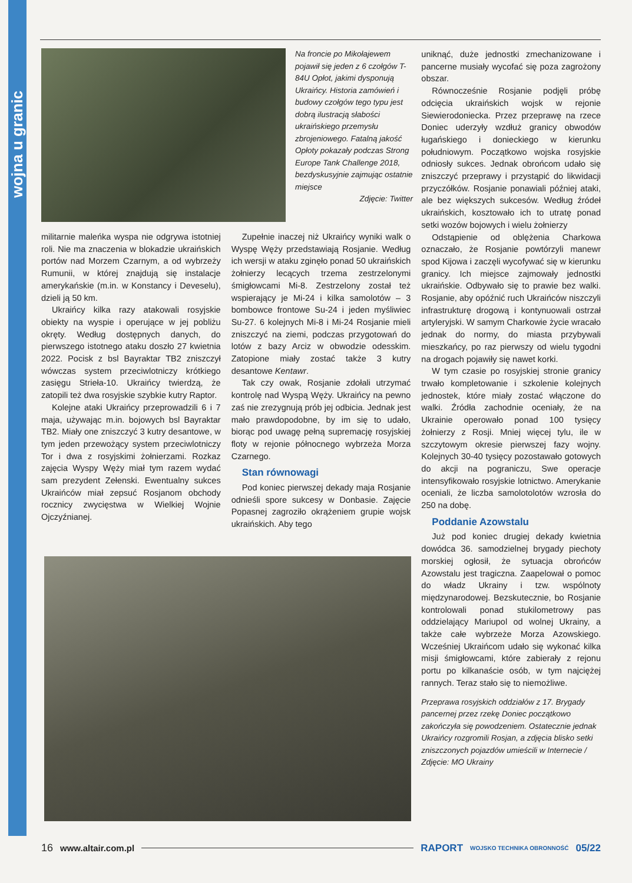wojna u granic
Na froncie po Mikołajewem pojawił się jeden z 6 czołgów T-84U Opłot, jakimi dysponują Ukraińcy. Historia zamówień i budowy czołgów tego typu jest dobrą ilustracją słabości ukraińskiego przemysłu zbrojeniowego. Fatalną jakość Opłoty pokazały podczas Strong Europe Tank Challenge 2018, bezdyskusyjnie zajmując ostatnie miejsce
Zdjęcie: Twitter
militarnie maleńka wyspa nie odgrywa istotniej roli. Nie ma znaczenia w blokadzie ukraińskich portów nad Morzem Czarnym, a od wybrzeży Rumunii, w której znajdują się instalacje amerykańskie (m.in. w Konstancy i Deveselu), dzieli ją 50 km.
Ukraińcy kilka razy atakowali rosyjskie obiekty na wyspie i operujące w jej pobliżu okręty. Według dostępnych danych, do pierwszego istotnego ataku doszło 27 kwietnia 2022. Pocisk z bsl Bayraktar TB2 zniszczył wówczas system przeciwlotniczy krótkiego zasięgu Strieła-10. Ukraińcy twierdzą, że zatopili też dwa rosyjskie szybkie kutry Raptor.
Kolejne ataki Ukraińcy przeprowadzili 6 i 7 maja, używając m.in. bojowych bsl Bayraktar TB2. Miały one zniszczyć 3 kutry desantowe, w tym jeden przewożący system przeciwlotniczy Tor i dwa z rosyjskimi żołnierzami. Rozkaz zajęcia Wyspy Węży miał tym razem wydać sam prezydent Zełenski. Ewentualny sukces Ukraińców miał zepsuć Rosjanom obchody rocznicy zwycięstwa w Wielkiej Wojnie Ojczyźnianej.
Zupełnie inaczej niż Ukraińcy wyniki walk o Wyspę Węży przedstawiają Rosjanie. Według ich wersji w ataku zginęło ponad 50 ukraińskich żołnierzy lecących trzema zestrzelonymi śmigłowcami Mi-8. Zestrzelony został też wspierający je Mi-24 i kilka samolotów – 3 bombowce frontowe Su-24 i jeden myśliwiec Su-27. 6 kolejnych Mi-8 i Mi-24 Rosjanie mieli zniszczyć na ziemi, podczas przygotowań do lotów z bazy Arciz w obwodzie odesskim. Zatopione miały zostać także 3 kutry desantowe Kentawr.
Tak czy owak, Rosjanie zdołali utrzymać kontrolę nad Wyspą Węży. Ukraińcy na pewno zaś nie zrezygnują prób jej odbicia. Jednak jest mało prawdopodobne, by im się to udało, biorąc pod uwagę pełną supremację rosyjskiej floty w rejonie północnego wybrzeża Morza Czarnego.
Stan równowagi
Pod koniec pierwszej dekady maja Rosjanie odnieśli spore sukcesy w Donbasie. Zajęcie Popasnej zagroziło okrążeniem grupie wojsk ukraińskich. Aby tego
uniknąć, duże jednostki zmechanizowane i pancerne musiały wycofać się poza zagrożony obszar.
Równocześnie Rosjanie podjęli próbę odcięcia ukraińskich wojsk w rejonie Siewierodoniecka. Przez przeprawę na rzece Doniec uderzyły wzdłuż granicy obwodów ługańskiego i donieckiego w kierunku południowym. Początkowo wojska rosyjskie odniosły sukces. Jednak obrońcom udało się zniszczyć przeprawy i przystąpić do likwidacji przyczółków. Rosjanie ponawiali później ataki, ale bez większych sukcesów. Według źródeł ukraińskich, kosztowało ich to utratę ponad setki wozów bojowych i wielu żołnierzy
Odstąpienie od oblężenia Charkowa oznaczało, że Rosjanie powtórzyli manewr spod Kijowa i zaczęli wycofywać się w kierunku granicy. Ich miejsce zajmowały jednostki ukraińskie. Odbywało się to prawie bez walki. Rosjanie, aby opóźnić ruch Ukraińców niszczyli infrastrukturę drogową i kontynuowali ostrzał artyleryjski. W samym Charkowie życie wracało jednak do normy, do miasta przybywali mieszkańcy, po raz pierwszy od wielu tygodni na drogach pojawiły się nawet korki.
W tym czasie po rosyjskiej stronie granicy trwało kompletowanie i szkolenie kolejnych jednostek, które miały zostać włączone do walki. Źródła zachodnie oceniały, że na Ukrainie operowało ponad 100 tysięcy żołnierzy z Rosji. Mniej więcej tylu, ile w szczytowym okresie pierwszej fazy wojny. Kolejnych 30-40 tysięcy pozostawało gotowych do akcji na pograniczu, Swe operacje intensyfikowało rosyjskie lotnictwo. Amerykanie oceniali, że liczba samolotolotów wzrosła do 250 na dobę.
Poddanie Azowstalu
Już pod koniec drugiej dekady kwietnia dowódca 36. samodzielnej brygady piechoty morskiej ogłosił, że sytuacja obrońców Azowstalu jest tragiczna. Zaapelował o pomoc do władz Ukrainy i tzw. wspólnoty międzynarodowej. Bezskutecznie, bo Rosjanie kontrolowali ponad stukilometrowy pas oddzielający Mariupol od wolnej Ukrainy, a także całe wybrzeże Morza Azowskiego. Wcześniej Ukraińcom udało się wykonać kilka misji śmigłowcami, które zabierały z rejonu portu po kilkanaście osób, w tym najciężej rannych. Teraz stało się to niemożliwe.
Przeprawa rosyjskich oddziałów z 17. Brygady pancernej przez rzekę Doniec początkowo zakończyła się powodzeniem. Ostatecznie jednak Ukraińcy rozgromili Rosjan, a zdjęcia blisko setki zniszczonych pojazdów umieścili w Internecie / Zdjęcie: MO Ukrainy
16 www.altair.com.pl RAPORT WOJSKO TECHNIKA OBRONNOŚĆ 05/22